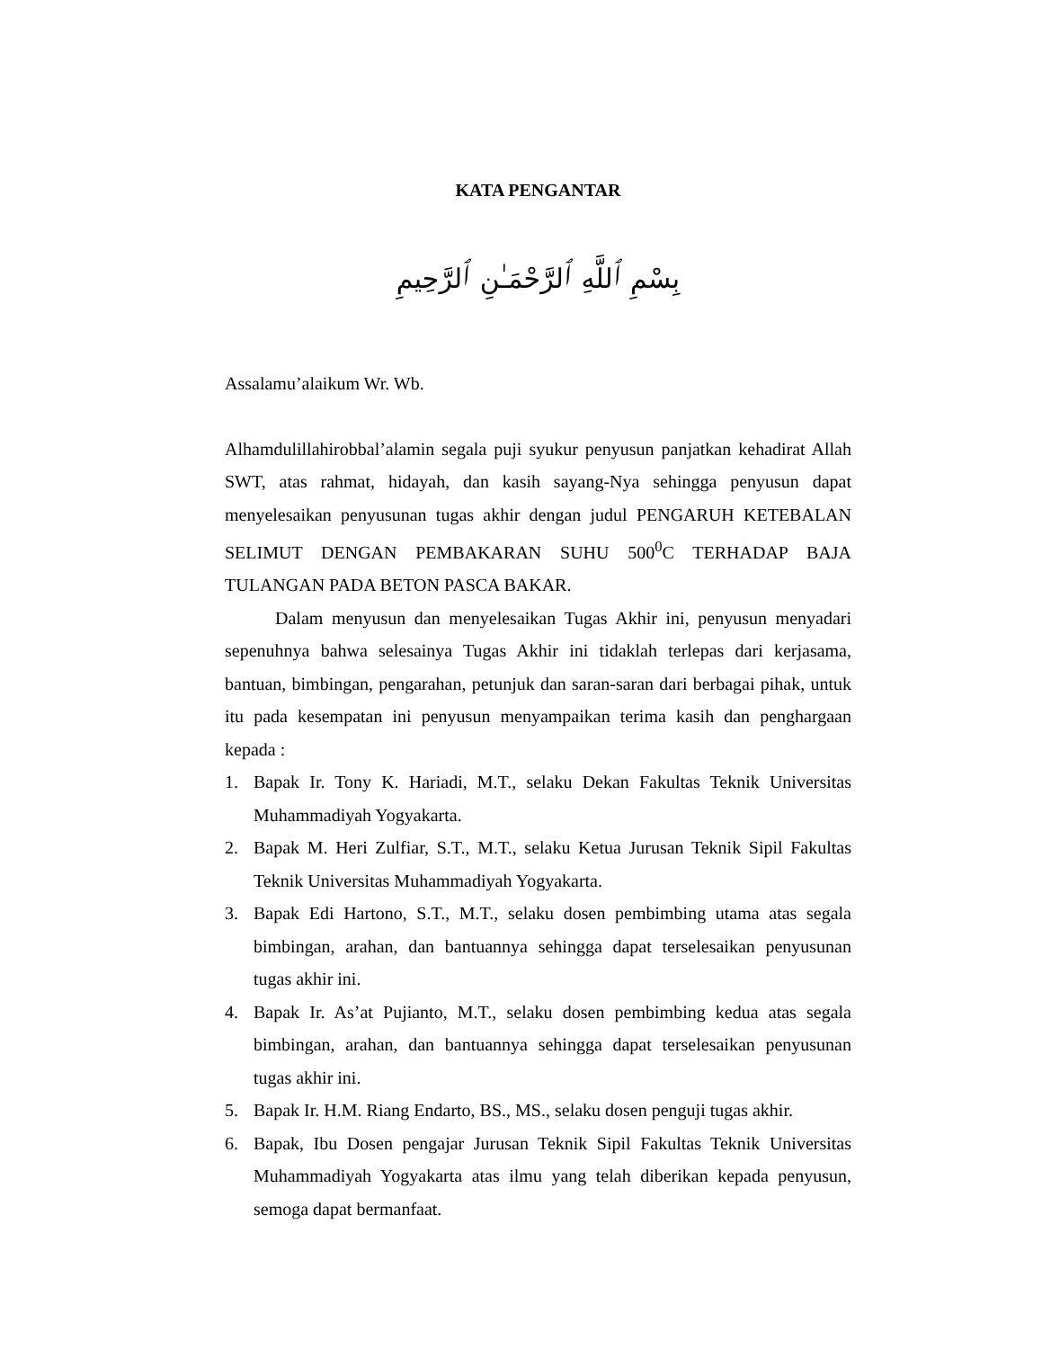KATA PENGANTAR
بِسْمِ ٱللَّهِ ٱلرَّحْمَـٰنِ ٱلرَّحِيمِ
Assalamu’alaikum Wr. Wb.
Alhamdulillahirobbal’alamin segala puji syukur penyusun panjatkan kehadirat Allah SWT, atas rahmat, hidayah, dan kasih sayang-Nya sehingga penyusun dapat menyelesaikan penyusunan tugas akhir dengan judul PENGARUH KETEBALAN SELIMUT DENGAN PEMBAKARAN SUHU 500<sup>0</sup>C TERHADAP BAJA TULANGAN PADA BETON PASCA BAKAR.
Dalam menyusun dan menyelesaikan Tugas Akhir ini, penyusun menyadari sepenuhnya bahwa selesainya Tugas Akhir ini tidaklah terlepas dari kerjasama, bantuan, bimbingan, pengarahan, petunjuk dan saran-saran dari berbagai pihak, untuk itu pada kesempatan ini penyusun menyampaikan terima kasih dan penghargaan kepada :
1. Bapak Ir. Tony K. Hariadi, M.T., selaku Dekan Fakultas Teknik Universitas Muhammadiyah Yogyakarta.
2. Bapak M. Heri Zulfiar, S.T., M.T., selaku Ketua Jurusan Teknik Sipil Fakultas Teknik Universitas Muhammadiyah Yogyakarta.
3. Bapak Edi Hartono, S.T., M.T., selaku dosen pembimbing utama atas segala bimbingan, arahan, dan bantuannya sehingga dapat terselesaikan penyusunan tugas akhir ini.
4. Bapak Ir. As’at Pujianto, M.T., selaku dosen pembimbing kedua atas segala bimbingan, arahan, dan bantuannya sehingga dapat terselesaikan penyusunan tugas akhir ini.
5. Bapak Ir. H.M. Riang Endarto, BS., MS., selaku dosen penguji tugas akhir.
6. Bapak, Ibu Dosen pengajar Jurusan Teknik Sipil Fakultas Teknik Universitas Muhammadiyah Yogyakarta atas ilmu yang telah diberikan kepada penyusun, semoga dapat bermanfaat.